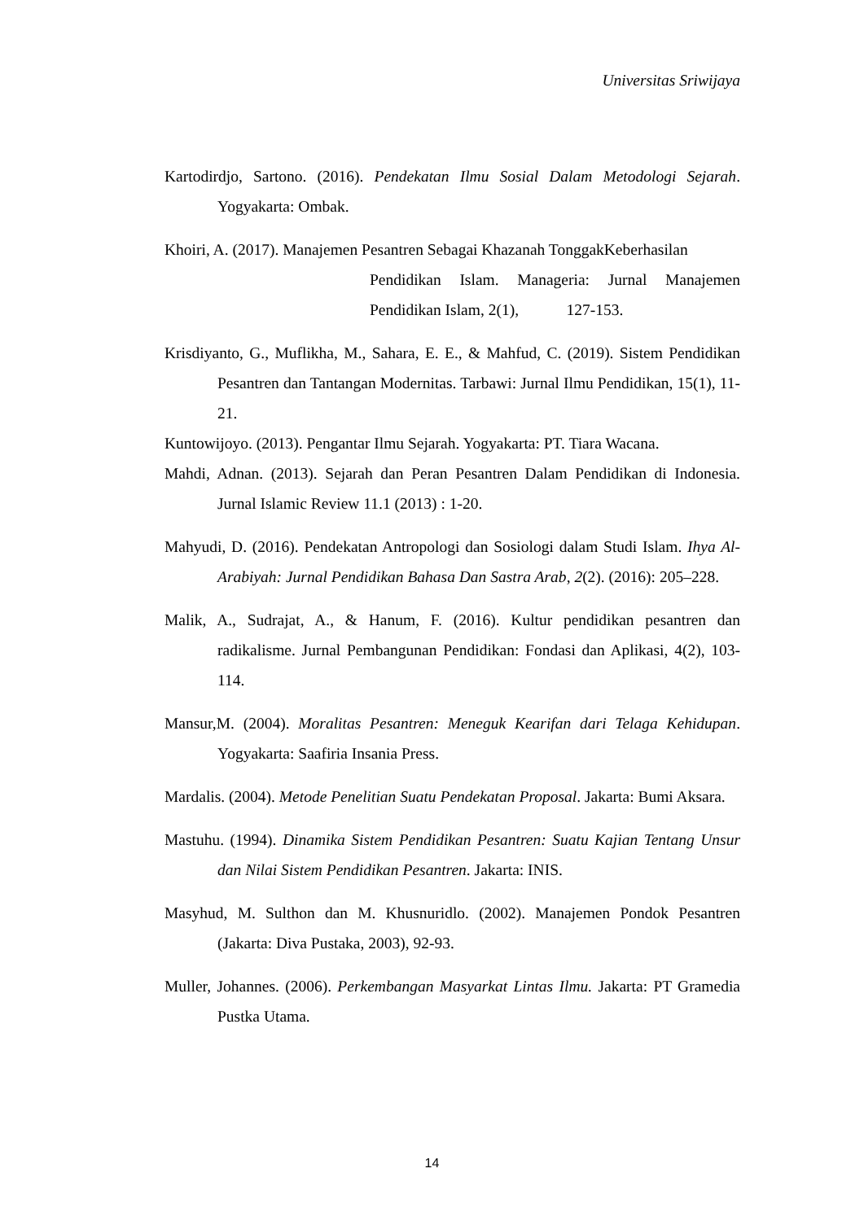Universitas Sriwijaya
Kartodirdjo, Sartono. (2016). Pendekatan Ilmu Sosial Dalam Metodologi Sejarah. Yogyakarta: Ombak.
Khoiri, A. (2017). Manajemen Pesantren Sebagai Khazanah TonggakKeberhasilan
Pendidikan Islam. Manageria: Jurnal Manajemen Pendidikan Islam, 2(1), 127-153.
Krisdiyanto, G., Muflikha, M., Sahara, E. E., & Mahfud, C. (2019). Sistem Pendidikan Pesantren dan Tantangan Modernitas. Tarbawi: Jurnal Ilmu Pendidikan, 15(1), 11-21.
Kuntowijoyo. (2013). Pengantar Ilmu Sejarah. Yogyakarta: PT. Tiara Wacana.
Mahdi, Adnan. (2013). Sejarah dan Peran Pesantren Dalam Pendidikan di Indonesia. Jurnal Islamic Review 11.1 (2013) : 1-20.
Mahyudi, D. (2016). Pendekatan Antropologi dan Sosiologi dalam Studi Islam. Ihya Al-Arabiyah: Jurnal Pendidikan Bahasa Dan Sastra Arab, 2(2). (2016): 205–228.
Malik, A., Sudrajat, A., & Hanum, F. (2016). Kultur pendidikan pesantren dan radikalisme. Jurnal Pembangunan Pendidikan: Fondasi dan Aplikasi, 4(2), 103-114.
Mansur,M. (2004). Moralitas Pesantren: Meneguk Kearifan dari Telaga Kehidupan. Yogyakarta: Saafiria Insania Press.
Mardalis. (2004). Metode Penelitian Suatu Pendekatan Proposal. Jakarta: Bumi Aksara.
Mastuhu. (1994). Dinamika Sistem Pendidikan Pesantren: Suatu Kajian Tentang Unsur dan Nilai Sistem Pendidikan Pesantren. Jakarta: INIS.
Masyhud, M. Sulthon dan M. Khusnuridlo. (2002). Manajemen Pondok Pesantren (Jakarta: Diva Pustaka, 2003), 92-93.
Muller, Johannes. (2006). Perkembangan Masyarkat Lintas Ilmu. Jakarta: PT Gramedia Pustka Utama.
14